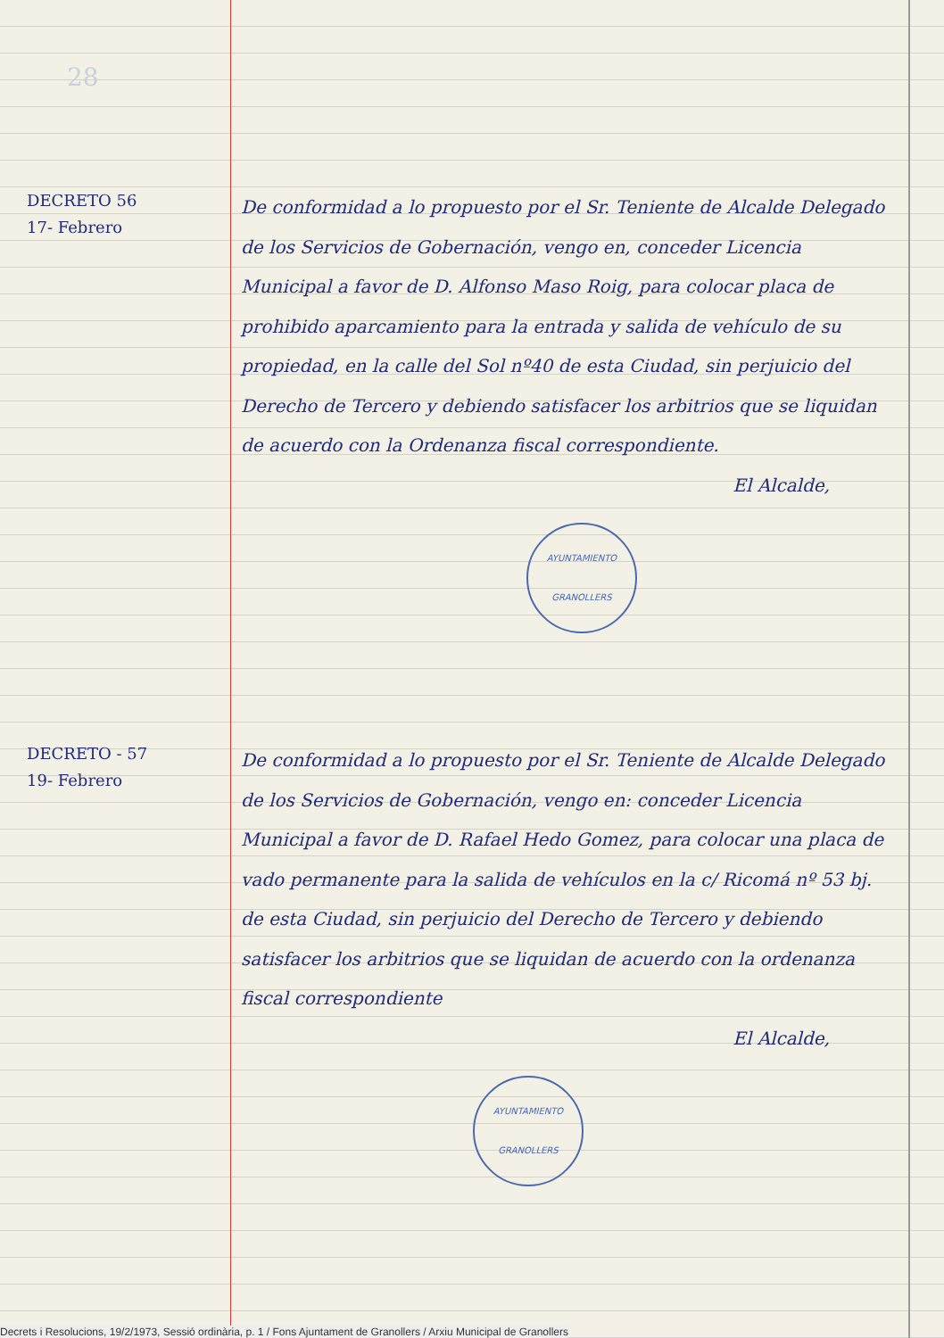28
DECRETO 56
17- Febrero
De conformidad a lo propuesto por el Sr. Teniente de Alcalde Delegado de los Servicios de Gobernación, vengo en, conceder Licencia Municipal a favor de D. Alfonso Maso Roig, para colocar placa de prohibido aparcamiento para la entrada y salida de vehículo de su propiedad, en la calle del Sol nº40 de esta Ciudad, sin perjuicio del Derecho de Tercero y debiendo satisfacer los arbitrios que se liquidan de acuerdo con la Ordenanza fiscal correspondiente.
El Alcalde,
AYUNTAMIENTO
GRANOLLERS
DECRETO - 57
19- Febrero
De conformidad a lo propuesto por el Sr. Teniente de Alcalde Delegado de los Servicios de Gobernación, vengo en: conceder Licencia Municipal a favor de D. Rafael Hedo Gomez, para colocar una placa de vado permanente para la salida de vehículos en la c/ Ricomá nº 53 bj. de esta Ciudad, sin perjuicio del Derecho de Tercero y debiendo satisfacer los arbitrios que se liquidan de acuerdo con la ordenanza fiscal correspondiente
El Alcalde,
AYUNTAMIENTO
GRANOLLERS
Decrets i Resolucions, 19/2/1973, Sessió ordinària, p. 1 / Fons Ajuntament de Granollers / Arxiu Municipal de Granollers